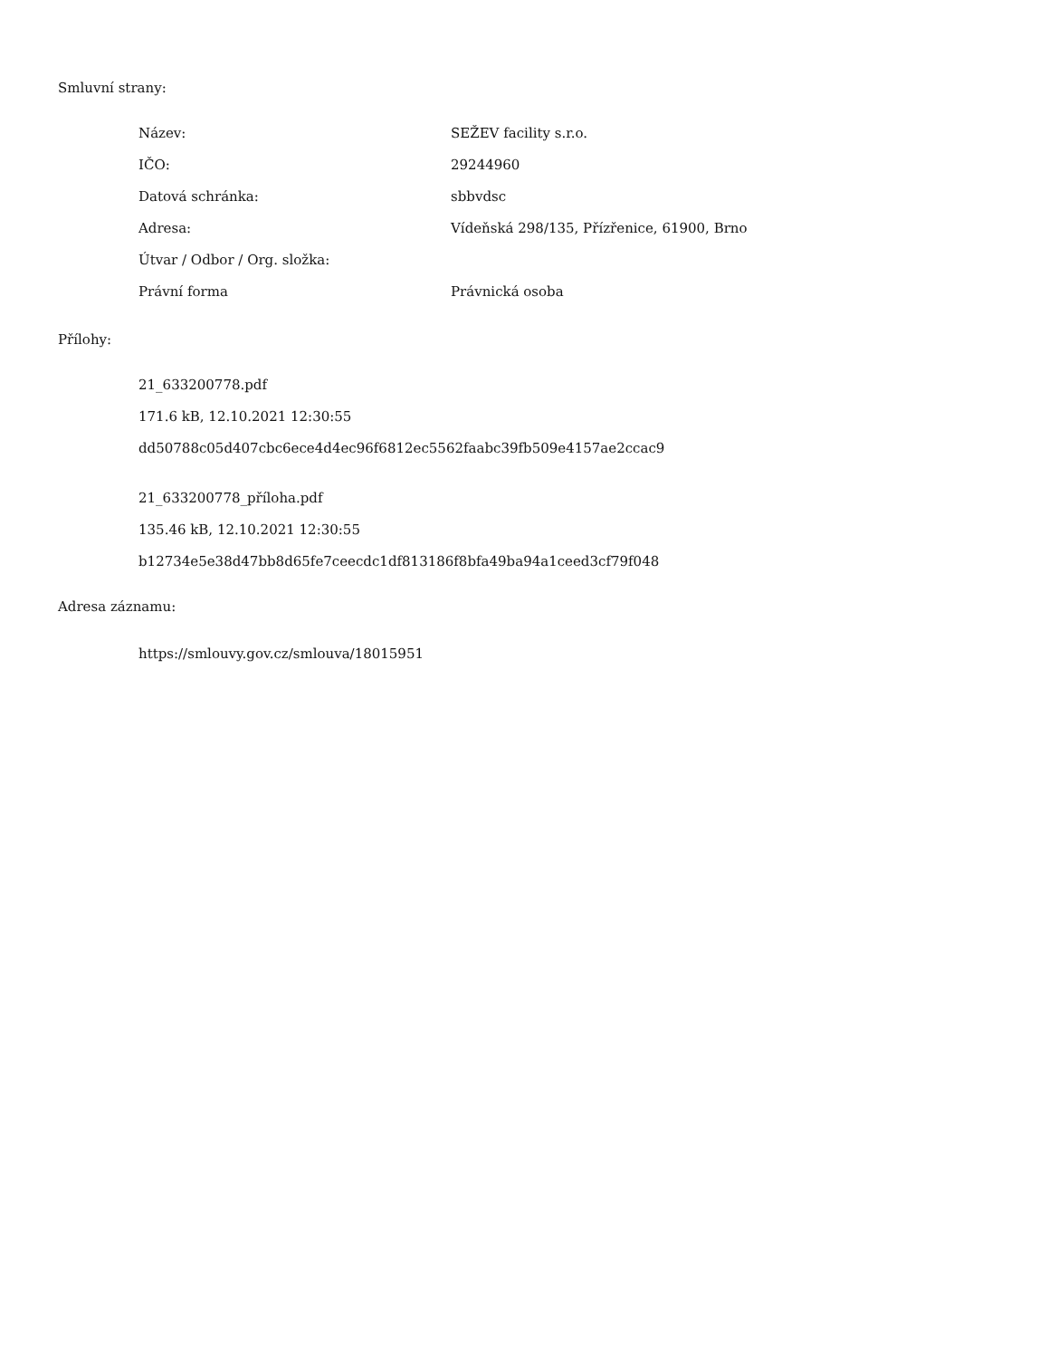Smluvní strany:
| Název: | SEŽEV facility s.r.o. |
| IČO: | 29244960 |
| Datová schránka: | sbbvdsc |
| Adresa: | Vídeňská 298/135, Přízřenice, 61900, Brno |
| Útvar / Odbor / Org. složka: | |
| Právní forma | Právnická osoba |
Přílohy:
21_633200778.pdf
171.6 kB, 12.10.2021 12:30:55
dd50788c05d407cbc6ece4d4ec96f6812ec5562faabc39fb509e4157ae2ccac9
21_633200778_příloha.pdf
135.46 kB, 12.10.2021 12:30:55
b12734e5e38d47bb8d65fe7ceecdc1df813186f8bfa49ba94a1ceed3cf79f048
Adresa záznamu:
https://smlouvy.gov.cz/smlouva/18015951